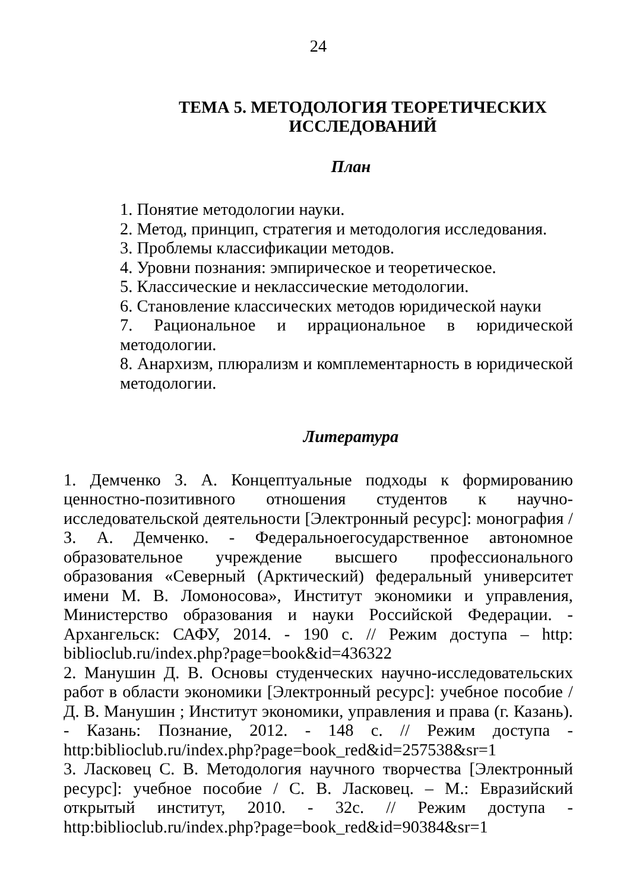24
ТЕМА 5. МЕТОДОЛОГИЯ ТЕОРЕТИЧЕСКИХ ИССЛЕДОВАНИЙ
План
1. Понятие методологии науки.
2. Метод, принцип, стратегия и методология исследования.
3. Проблемы классификации методов.
4. Уровни познания: эмпирическое и теоретическое.
5. Классические и неклассические методологии.
6. Становление классических методов юридической науки
7. Рациональное и иррациональное в юридической методологии.
8. Анархизм, плюрализм и комплементарность в юридической методологии.
Литература
1. Демченко З. А. Концептуальные подходы к формированию ценностно-позитивного отношения студентов к научно-исследовательской деятельности [Электронный ресурс]: монография / З. А. Демченко. - Федеральноегосударственное автономное образовательное учреждение высшего профессионального образования «Северный (Арктический) федеральный университет имени М. В. Ломоносова», Институт экономики и управления, Министерство образования и науки Российской Федерации. - Архангельск: САФУ, 2014. - 190 с. // Режим доступа – http: biblioclub.ru/index.php?page=book&id=436322
2. Манушин Д. В. Основы студенческих научно-исследовательских работ в области экономики [Электронный ресурс]: учебное пособие / Д. В. Манушин ; Институт экономики, управления и права (г. Казань). - Казань: Познание, 2012. - 148 с. // Режим доступа - http:biblioclub.ru/index.php?page=book_red&id=257538&sr=1
3. Ласковец С. В. Методология научного творчества [Электронный ресурс]: учебное пособие / С. В. Ласковец. – М.: Евразийский открытый институт, 2010. - 32с. // Режим доступа - http:biblioclub.ru/index.php?page=book_red&id=90384&sr=1